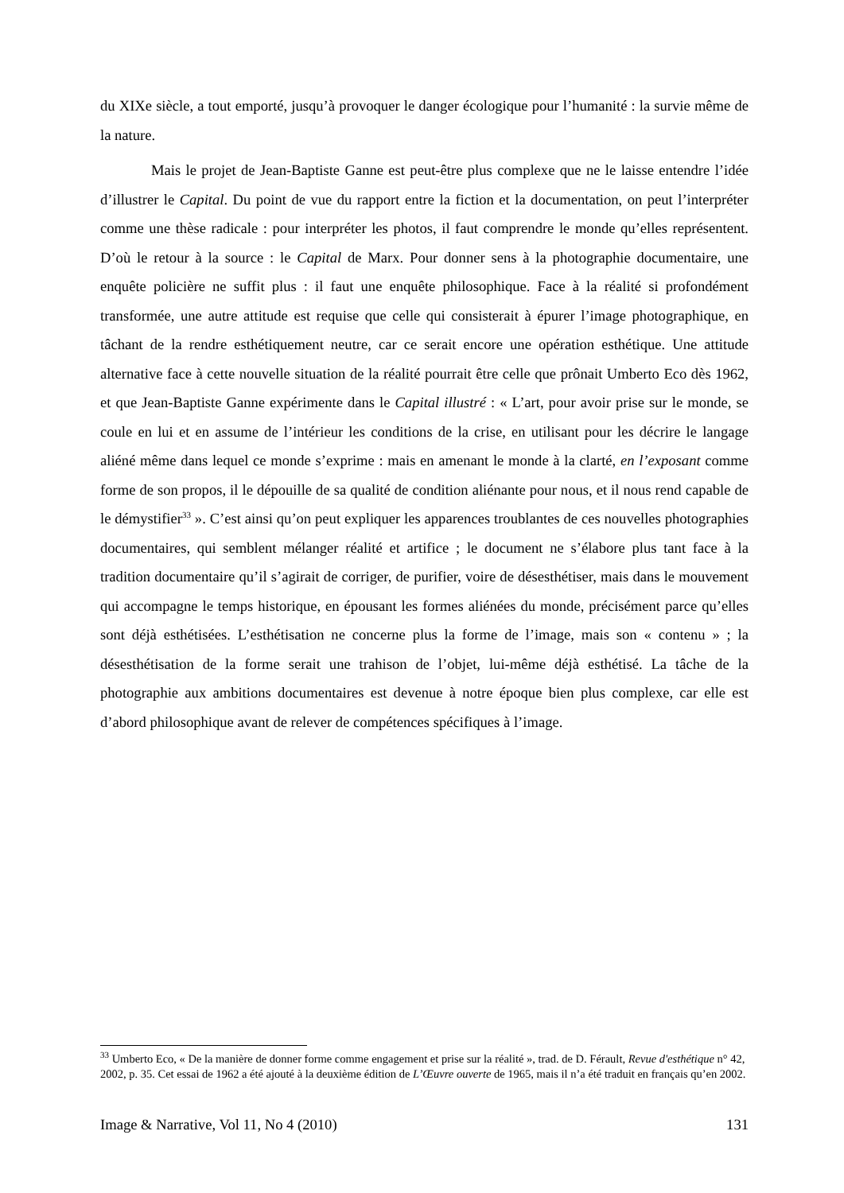du XIXe siècle, a tout emporté, jusqu’à provoquer le danger écologique pour l’humanité : la survie même de la nature.
Mais le projet de Jean-Baptiste Ganne est peut-être plus complexe que ne le laisse entendre l’idée d’illustrer le Capital. Du point de vue du rapport entre la fiction et la documentation, on peut l’interpréter comme une thèse radicale : pour interpréter les photos, il faut comprendre le monde qu’elles représentent. D’où le retour à la source : le Capital de Marx. Pour donner sens à la photographie documentaire, une enquête policière ne suffit plus : il faut une enquête philosophique. Face à la réalité si profondément transformée, une autre attitude est requise que celle qui consisterait à épurer l’image photographique, en tâchant de la rendre esthétiquement neutre, car ce serait encore une opération esthétique. Une attitude alternative face à cette nouvelle situation de la réalité pourrait être celle que prônait Umberto Eco dès 1962, et que Jean-Baptiste Ganne expérimente dans le Capital illustré : « L’art, pour avoir prise sur le monde, se coule en lui et en assume de l’intérieur les conditions de la crise, en utilisant pour les décrire le langage aliéné même dans lequel ce monde s’exprime : mais en amenant le monde à la clarté, en l’exposant comme forme de son propos, il le dépouille de sa qualité de condition aliénante pour nous, et il nous rend capable de le démystifier<sup>33</sup> ». C’est ainsi qu’on peut expliquer les apparences troublantes de ces nouvelles photographies documentaires, qui semblent mélanger réalité et artifice ; le document ne s’élabore plus tant face à la tradition documentaire qu’il s’agirait de corriger, de purifier, voire de désesthétiser, mais dans le mouvement qui accompagne le temps historique, en épousant les formes aliénées du monde, précisément parce qu’elles sont déjà esthétisées. L’esthétisation ne concerne plus la forme de l’image, mais son « contenu » ; la désesthétisation de la forme serait une trahison de l’objet, lui-même déjà esthétisé. La tâche de la photographie aux ambitions documentaires est devenue à notre époque bien plus complexe, car elle est d’abord philosophique avant de relever de compétences spécifiques à l’image.
<sup>33</sup> Umberto Eco, « De la manière de donner forme comme engagement et prise sur la réalité », trad. de D. Férault, Revue d'esthétique n° 42, 2002, p. 35. Cet essai de 1962 a été ajouté à la deuxième édition de L’Œuvre ouverte de 1965, mais il n’a été traduit en français qu’en 2002.
Image & Narrative, Vol 11, No 4 (2010) 131